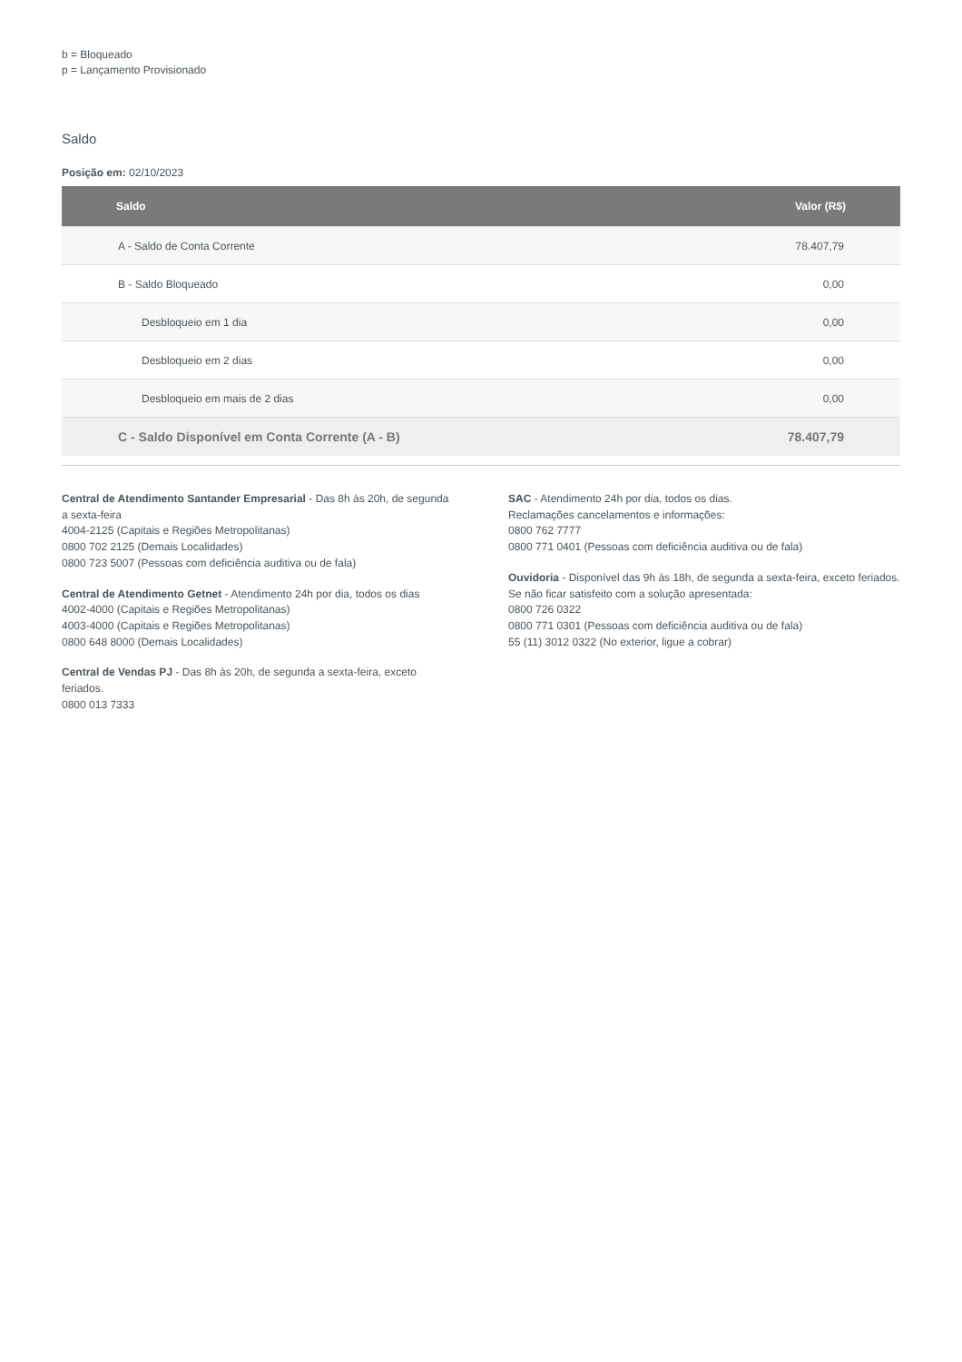b = Bloqueado
p = Lançamento Provisionado
Saldo
Posição em: 02/10/2023
| Saldo | Valor (R$) |
| --- | --- |
| A - Saldo de Conta Corrente | 78.407,79 |
| B - Saldo Bloqueado | 0,00 |
| Desbloqueio em 1 dia | 0,00 |
| Desbloqueio em 2 dias | 0,00 |
| Desbloqueio em mais de 2 dias | 0,00 |
| C - Saldo Disponível em Conta Corrente (A - B) | 78.407,79 |
Central de Atendimento Santander Empresarial - Das 8h às 20h, de segunda a sexta-feira
4004-2125 (Capitais e Regiões Metropolitanas)
0800 702 2125 (Demais Localidades)
0800 723 5007 (Pessoas com deficiência auditiva ou de fala)
Central de Atendimento Getnet - Atendimento 24h por dia, todos os dias
4002-4000 (Capitais e Regiões Metropolitanas)
4003-4000 (Capitais e Regiões Metropolitanas)
0800 648 8000 (Demais Localidades)
Central de Vendas PJ - Das 8h às 20h, de segunda a sexta-feira, exceto feriados.
0800 013 7333
SAC - Atendimento 24h por dia, todos os dias.
Reclamações cancelamentos e informações:
0800 762 7777
0800 771 0401 (Pessoas com deficiência auditiva ou de fala)
Ouvidoria - Disponível das 9h às 18h, de segunda a sexta-feira, exceto feriados.
Se não ficar satisfeito com a solução apresentada:
0800 726 0322
0800 771 0301 (Pessoas com deficiência auditiva ou de fala)
55 (11) 3012 0322 (No exterior, ligue a cobrar)